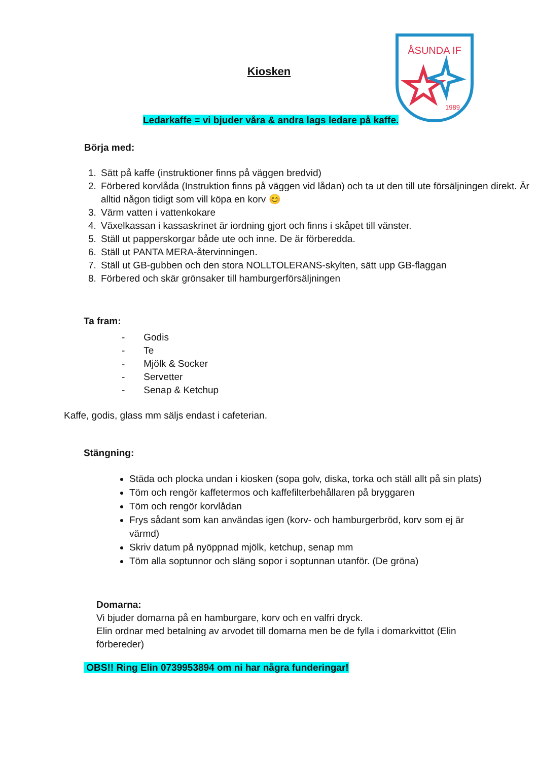ÅSUNDA IF
1989
Kiosken
Ledarkaffe = vi bjuder våra & andra lags ledare på kaffe.
Börja med:
1. Sätt på kaffe (instruktioner finns på väggen bredvid)
2. Förbered korvlåda (Instruktion finns på väggen vid lådan) och ta ut den till ute försäljningen direkt. Är alltid någon tidigt som vill köpa en korv 😊
3. Värm vatten i vattenkokare
4. Växelkassan i kassaskrinet är iordning gjort och finns i skåpet till vänster.
5. Ställ ut papperskorgar både ute och inne. De är förberedda.
6. Ställ ut PANTA MERA-återvinningen.
7. Ställ ut GB-gubben och den stora NOLLTOLERANS-skylten, sätt upp GB-flaggan
8. Förbered och skär grönsaker till hamburgerförsäljningen
Ta fram:
- Godis
- Te
- Mjölk & Socker
- Servetter
- Senap & Ketchup
Kaffe, godis, glass mm säljs endast i cafeterian.
Stängning:
Städa och plocka undan i kiosken (sopa golv, diska, torka och ställ allt på sin plats)
Töm och rengör kaffetermos och kaffefilterbehållaren på bryggaren
Töm och rengör korvlådan
Frys sådant som kan användas igen (korv- och hamburgerbröd, korv som ej är värmd)
Skriv datum på nyöppnad mjölk, ketchup, senap mm
Töm alla soptunnor och släng sopor i soptunnan utanför. (De gröna)
Domarna:
Vi bjuder domarna på en hamburgare, korv och en valfri dryck.
Elin ordnar med betalning av arvodet till domarna men be de fylla i domarkvittot (Elin förbereder)
OBS!! Ring Elin 0739953894 om ni har några funderingar!